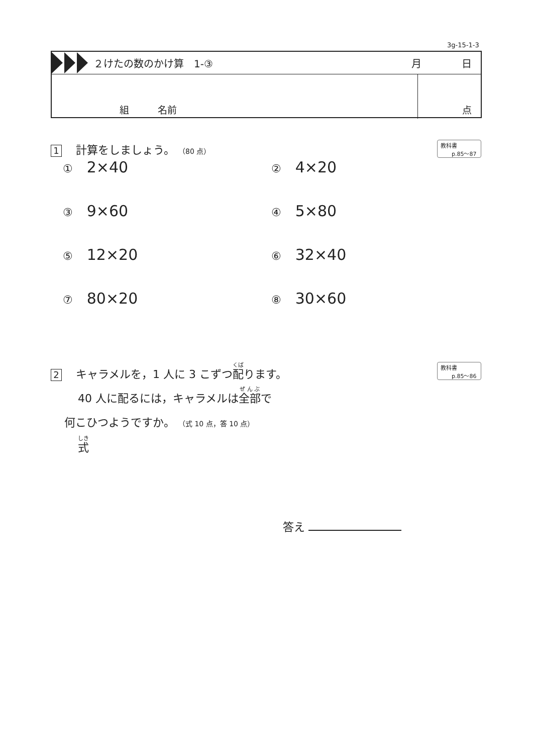3g-15-1-3
２けたの数のかけ算　1-③ 月 日
組　　　名前 点
1 計算をしましょう。 （80 点）
教科書
p.85～87
① 2×40
② 4×20
③ 9×60
④ 5×80
⑤ 12×20
⑥ 32×40
⑦ 80×20
⑧ 30×60
2 キャラメルを，1 人に 3 こずつ配ります。
40 人に配るには，キャラメルは全部で
何こひつようですか。 （式 10 点，答 10 点）
式
教科書
p.85～86
答え